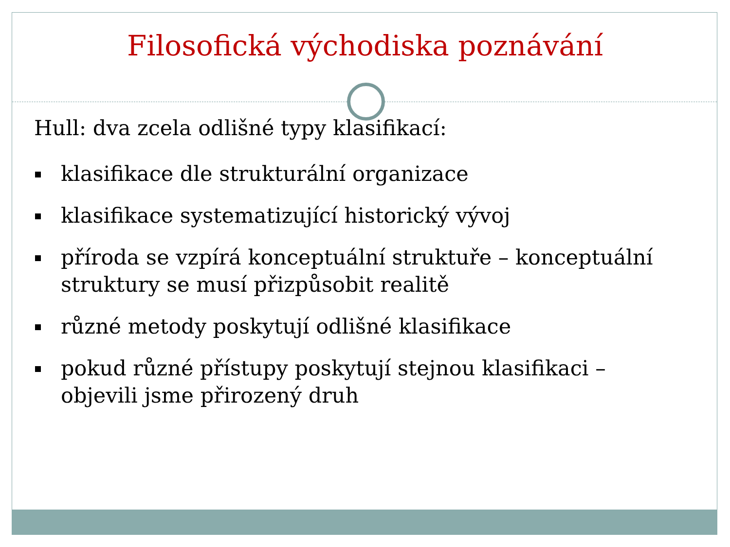Filosofická východiska poznávání
Hull: dva zcela odlišné typy klasifikací:
klasifikace dle strukturální organizace
klasifikace systematizující historický vývoj
příroda se vzpírá konceptuální struktuře – konceptuální struktury se musí přizpůsobit realitě
různé metody poskytují odlišné klasifikace
pokud různé přístupy poskytují stejnou klasifikaci – objevili jsme přirozený druh